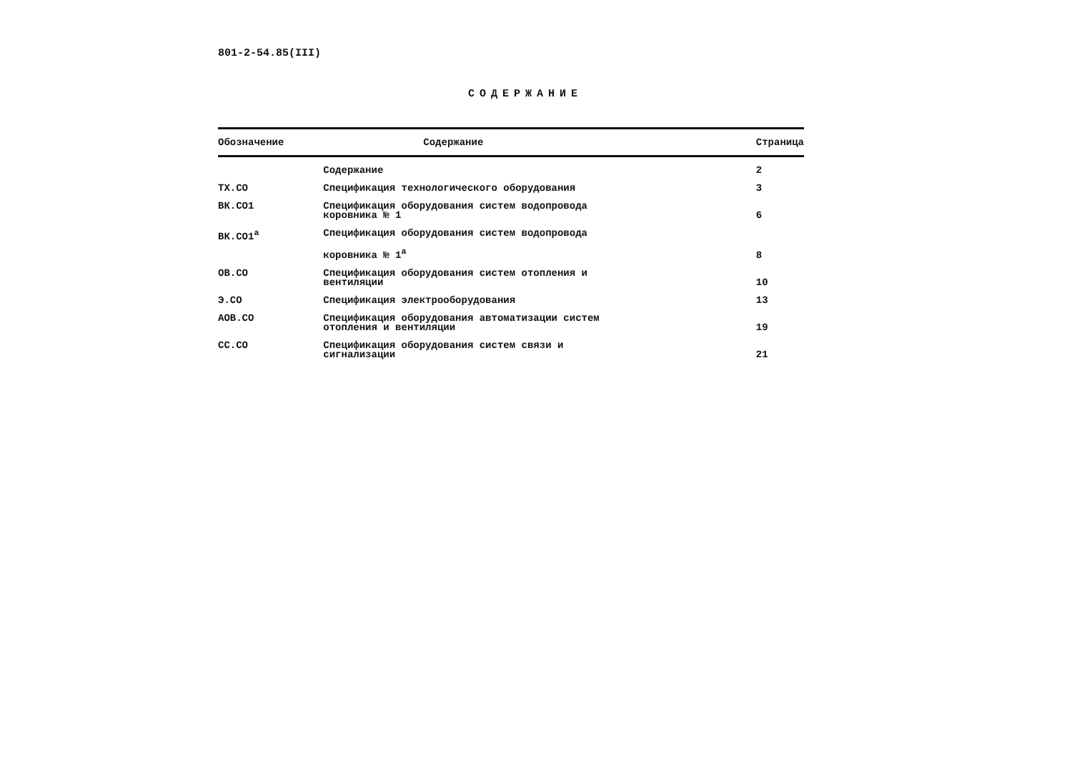801-2-54.85(III)
СОДЕРЖАНИЕ
| Обозначение | Содержание | Страница |
| --- | --- | --- |
| | Содержание | 2 |
| ТХ.СО | Спецификация технологического оборудования | 3 |
| ВК.СО1 | Спецификация оборудования систем водопровода коровника № 1 | 6 |
| ВК.СО1<sup>а</sup> | Спецификация оборудования систем водопровода коровника № 1<sup>а</sup> | 8 |
| ОВ.СО | Спецификация оборудования систем отопления и вентиляции | 10 |
| Э.СО | Спецификация электрооборудования | 13 |
| АОВ.СО | Спецификация оборудования автоматизации систем отопления и вентиляции | 19 |
| СС.СО | Спецификация оборудования систем связи и сигнализации | 21 |